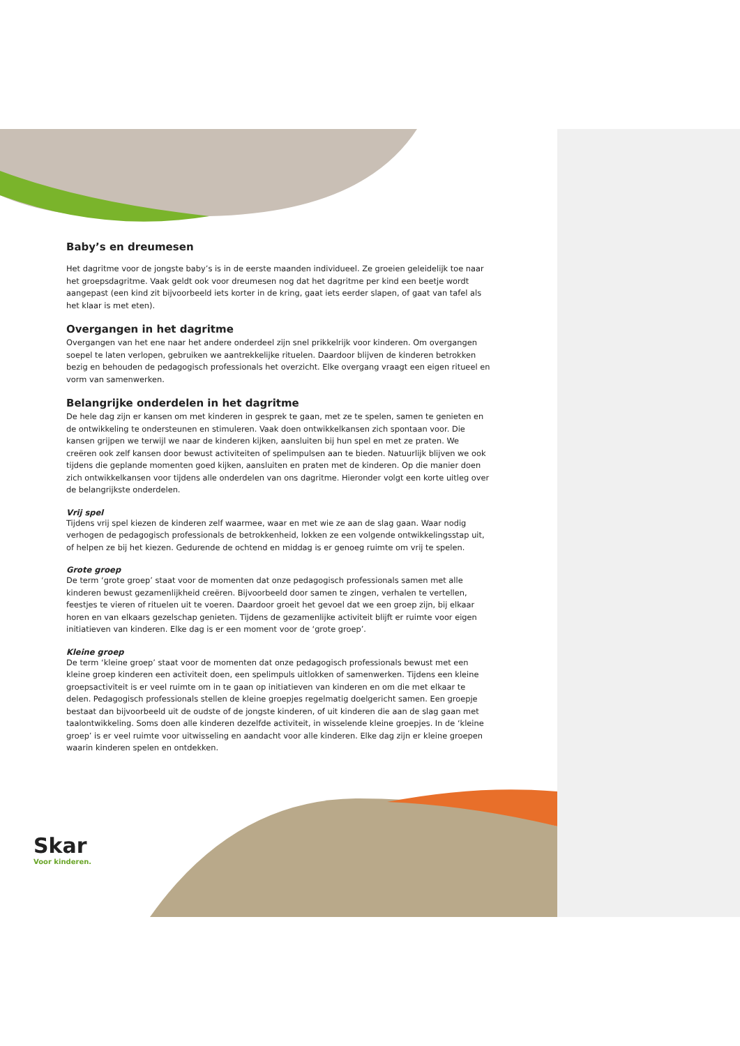Baby’s en dreumesen
Het dagritme voor de jongste baby’s is in de eerste maanden individueel. Ze groeien geleidelijk toe naar het groepsdagritme. Vaak geldt ook voor dreumesen nog dat het dagritme per kind een beetje wordt aangepast (een kind zit bijvoorbeeld iets korter in de kring, gaat iets eerder slapen, of gaat van tafel als het klaar is met eten).
Overgangen in het dagritme
Overgangen van het ene naar het andere onderdeel zijn snel prikkelrijk voor kinderen. Om overgangen soepel te laten verlopen, gebruiken we aantrekkelijke rituelen. Daardoor blijven de kinderen betrokken bezig en behouden de pedagogisch professionals het overzicht. Elke overgang vraagt een eigen ritueel en vorm van samenwerken.
Belangrijke onderdelen in het dagritme
De hele dag zijn er kansen om met kinderen in gesprek te gaan, met ze te spelen, samen te genieten en de ontwikkeling te ondersteunen en stimuleren. Vaak doen ontwikkelkansen zich spontaan voor. Die kansen grijpen we terwijl we naar de kinderen kijken, aansluiten bij hun spel en met ze praten. We creëren ook zelf kansen door bewust activiteiten of spelimpulsen aan te bieden. Natuurlijk blijven we ook tijdens die geplande momenten goed kijken, aansluiten en praten met de kinderen. Op die manier doen zich ontwikkelkansen voor tijdens alle onderdelen van ons dagritme. Hieronder volgt een korte uitleg over de belangrijkste onderdelen.
Vrij spel
Tijdens vrij spel kiezen de kinderen zelf waarmee, waar en met wie ze aan de slag gaan. Waar nodig verhogen de pedagogisch professionals de betrokkenheid, lokken ze een volgende ontwikkelingsstap uit, of helpen ze bij het kiezen. Gedurende de ochtend en middag is er genoeg ruimte om vrij te spelen.
Grote groep
De term ‘grote groep’ staat voor de momenten dat onze pedagogisch professionals samen met alle kinderen bewust gezamenlijkheid creëren. Bijvoorbeeld door samen te zingen, verhalen te vertellen, feestjes te vieren of rituelen uit te voeren. Daardoor groeit het gevoel dat we een groep zijn, bij elkaar horen en van elkaars gezelschap genieten. Tijdens de gezamenlijke activiteit blijft er ruimte voor eigen initiatieven van kinderen. Elke dag is er een moment voor de ‘grote groep’.
Kleine groep
De term ‘kleine groep’ staat voor de momenten dat onze pedagogisch professionals bewust met een kleine groep kinderen een activiteit doen, een spelimpuls uitlokken of samenwerken. Tijdens een kleine groepsactiviteit is er veel ruimte om in te gaan op initiatieven van kinderen en om die met elkaar te delen. Pedagogisch professionals stellen de kleine groepjes regelmatig doelgericht samen. Een groepje bestaat dan bijvoorbeeld uit de oudste of de jongste kinderen, of uit kinderen die aan de slag gaan met taalontwikkeling. Soms doen alle kinderen dezelfde activiteit, in wisselende kleine groepjes. In de ‘kleine groep’ is er veel ruimte voor uitwisseling en aandacht voor alle kinderen. Elke dag zijn er kleine groepen waarin kinderen spelen en ontdekken.
Skar
Voor kinderen.